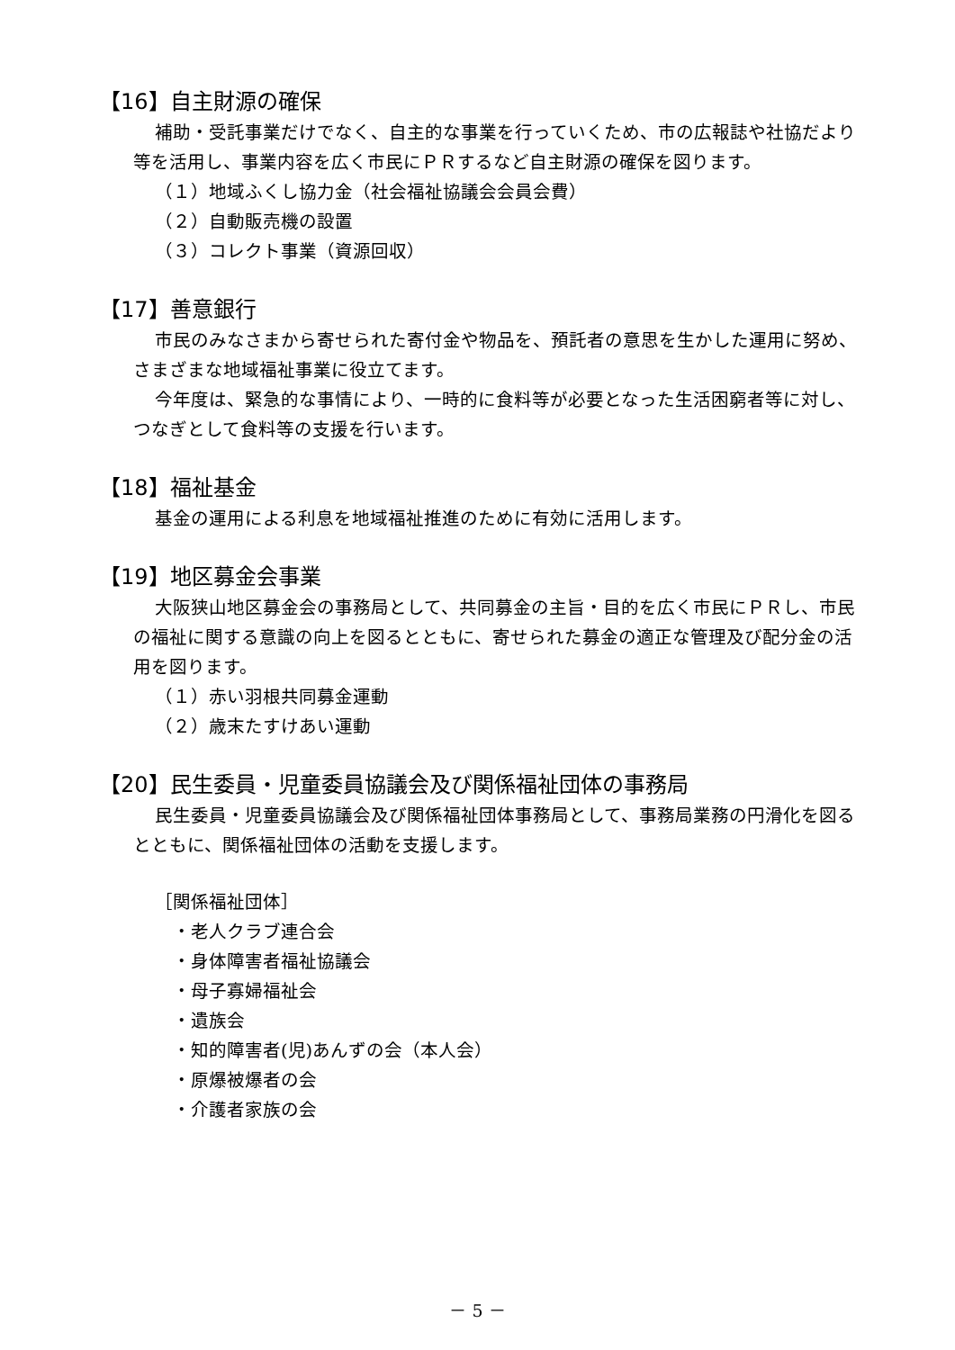【16】自主財源の確保
補助・受託事業だけでなく、自主的な事業を行っていくため、市の広報誌や社協だより等を活用し、事業内容を広く市民にＰＲするなど自主財源の確保を図ります。
（１）地域ふくし協力金（社会福祉協議会会員会費）
（２）自動販売機の設置
（３）コレクト事業（資源回収）
【17】善意銀行
市民のみなさまから寄せられた寄付金や物品を、預託者の意思を生かした運用に努め、さまざまな地域福祉事業に役立てます。
今年度は、緊急的な事情により、一時的に食料等が必要となった生活困窮者等に対し、つなぎとして食料等の支援を行います。
【18】福祉基金
基金の運用による利息を地域福祉推進のために有効に活用します。
【19】地区募金会事業
大阪狭山地区募金会の事務局として、共同募金の主旨・目的を広く市民にＰＲし、市民の福祉に関する意識の向上を図るとともに、寄せられた募金の適正な管理及び配分金の活用を図ります。
（１）赤い羽根共同募金運動
（２）歳末たすけあい運動
【20】民生委員・児童委員協議会及び関係福祉団体の事務局
民生委員・児童委員協議会及び関係福祉団体事務局として、事務局業務の円滑化を図るとともに、関係福祉団体の活動を支援します。
［関係福祉団体］
・老人クラブ連合会
・身体障害者福祉協議会
・母子寡婦福祉会
・遺族会
・知的障害者(児)あんずの会（本人会）
・原爆被爆者の会
・介護者家族の会
－ 5 －